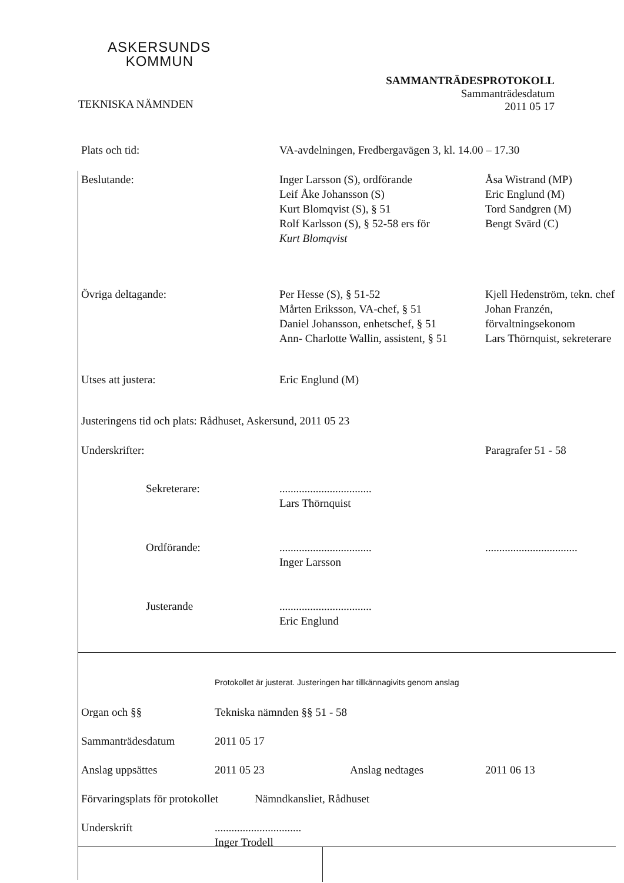ASKERSUNDS
KOMMUN
TEKNISKA NÄMNDEN
SAMMANTRÄDESPROTOKOLL
Sammanträdesdatum
2011 05 17
| Plats och tid: | VA-avdelningen, Fredbergavägen 3, kl. 14.00 – 17.30 | |
| Beslutande: | Inger Larsson (S), ordförande Leif Åke Johansson (S) Kurt Blomqvist (S), § 51 Rolf Karlsson (S), § 52-58 ers för Kurt Blomqvist | Åsa Wistrand (MP) Eric Englund (M) Tord Sandgren (M) Bengt Svärd (C) |
| Övriga deltagande: | Per Hesse (S), § 51-52 Mårten Eriksson, VA-chef, § 51 Daniel Johansson, enhetschef, § 51 Ann- Charlotte Wallin, assistent, § 51 | Kjell Hedenström, tekn. chef Johan Franzén, förvaltningsekonom Lars Thörnquist, sekreterare |
| Utses att justera: | Eric Englund (M) | |
| Justeringens tid och plats: Rådhuset, Askersund, 2011 05 23 | | |
| Underskrifter: | | Paragrafer 51 - 58 |
| Sekreterare: | ................................. Lars Thörnquist | |
| Ordförande: | ................................. Inger Larsson | ................................. |
| Justerande | ................................. Eric Englund | |
| | Protokollet är justerat. Justeringen har tillkännagivits genom anslag | | |
| Organ och §§ | Tekniska nämnden §§ 51 - 58 | | |
| Sammanträdesdatum | 2011 05 17 | | |
| Anslag uppsättes | 2011 05 23 | Anslag nedtages | 2011 06 13 |
| Förvaringsplats för protokollet Nämndkansliet, Rådhuset | | | |
| Underskrift | ............................... Inger Trodell | | |